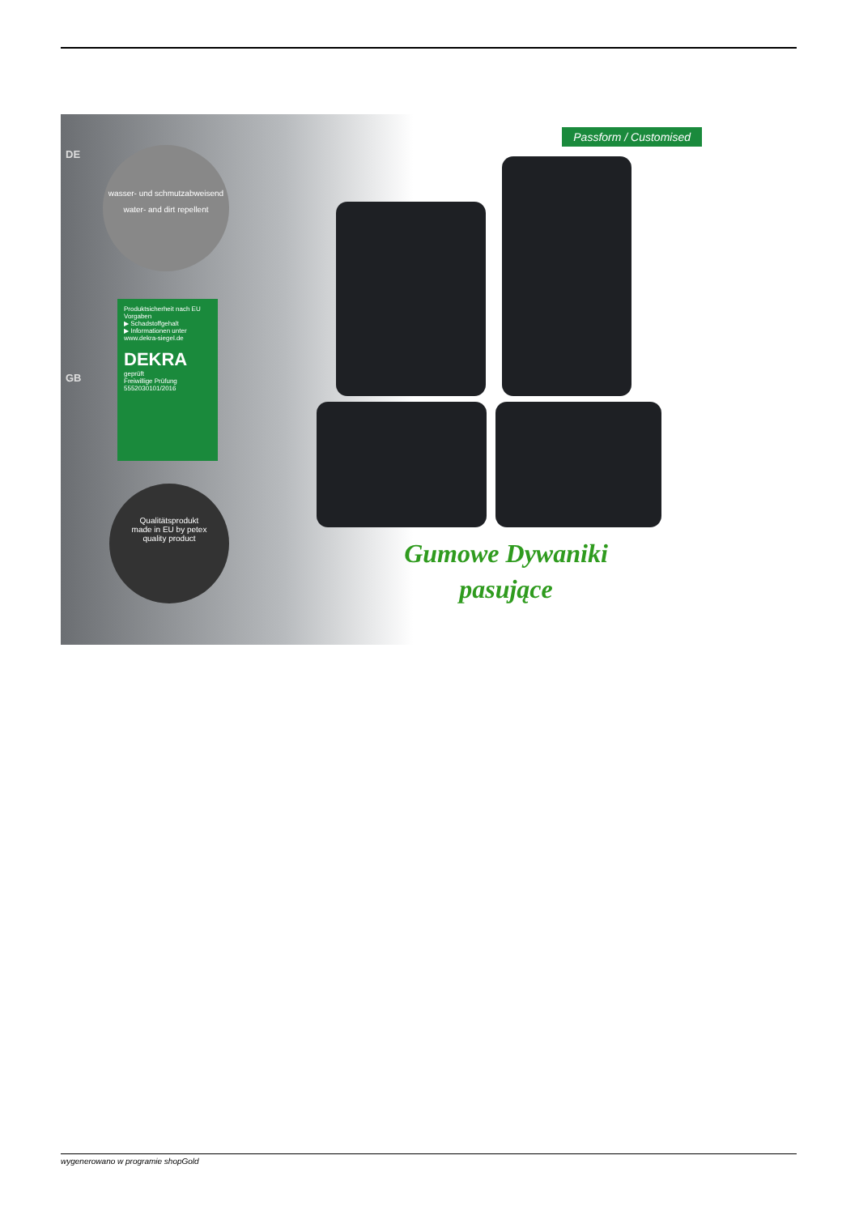DE
GB
wasser- und schmutzabweisend
water- and dirt repellent
Produktsicherheit nach EU Vorgaben
▶ Schadstoffgehalt
▶ Informationen unter
www.dekra-siegel.de
DEKRA
geprüft
Freiwillige Prüfung 5552030101/2016
Qualitätsprodukt
made in EU by petex
quality product
Passform / Customised
Gumowe Dywaniki
pasujące
wygenerowano w programie shopGold